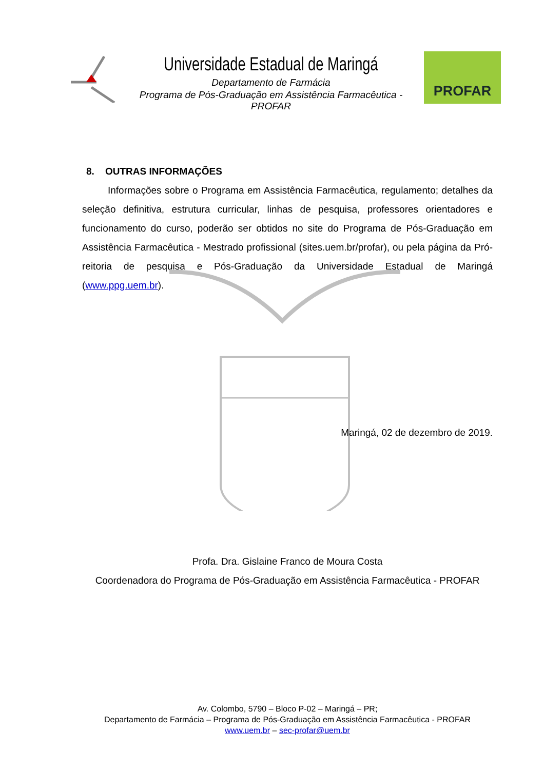Universidade Estadual de Maringá
Departamento de Farmácia
Programa de Pós-Graduação em Assistência Farmacêutica - PROFAR
PROFAR
8. OUTRAS INFORMAÇÕES
Informações sobre o Programa em Assistência Farmacêutica, regulamento; detalhes da seleção definitiva, estrutura curricular, linhas de pesquisa, professores orientadores e funcionamento do curso, poderão ser obtidos no site do Programa de Pós-Graduação em Assistência Farmacêutica - Mestrado profissional (sites.uem.br/profar), ou pela página da Pró-reitoria de pesquisa e Pós-Graduação da Universidade Estadual de Maringá (www.ppg.uem.br).
Maringá, 02 de dezembro de 2019.
Profa. Dra. Gislaine Franco de Moura Costa
Coordenadora do Programa de Pós-Graduação em Assistência Farmacêutica - PROFAR
Av. Colombo, 5790 – Bloco P-02 – Maringá – PR;
Departamento de Farmácia – Programa de Pós-Graduação em Assistência Farmacêutica - PROFAR
www.uem.br – sec-profar@uem.br